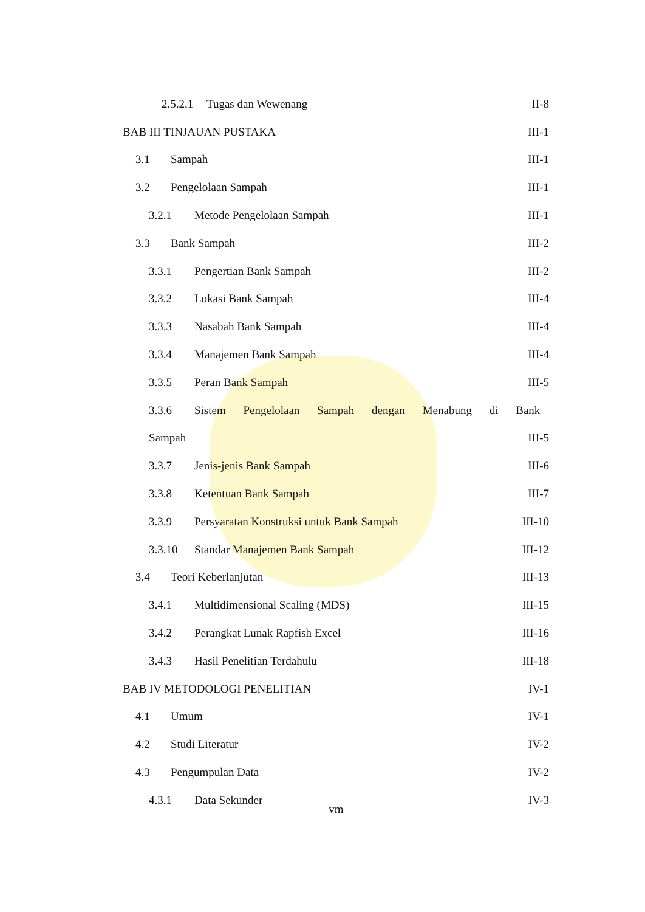2.5.2.1 Tugas dan Wewenang II-8
BAB III TINJAUAN PUSTAKA III-1
3.1 Sampah III-1
3.2 Pengelolaan Sampah III-1
3.2.1 Metode Pengelolaan Sampah III-1
3.3 Bank Sampah III-2
3.3.1 Pengertian Bank Sampah III-2
3.3.2 Lokasi Bank Sampah III-4
3.3.3 Nasabah Bank Sampah III-4
3.3.4 Manajemen Bank Sampah III-4
3.3.5 Peran Bank Sampah III-5
3.3.6 Sistem Pengelolaan Sampah dengan Menabung di Bank
Sampah III-5
3.3.7 Jenis-jenis Bank Sampah III-6
3.3.8 Ketentuan Bank Sampah III-7
3.3.9 Persyaratan Konstruksi untuk Bank Sampah III-10
3.3.10 Standar Manajemen Bank Sampah III-12
3.4 Teori Keberlanjutan III-13
3.4.1 Multidimensional Scaling (MDS) III-15
3.4.2 Perangkat Lunak Rapfish Excel III-16
3.4.3 Hasil Penelitian Terdahulu III-18
BAB IV METODOLOGI PENELITIAN IV-1
4.1 Umum IV-1
4.2 Studi Literatur IV-2
4.3 Pengumpulan Data IV-2
4.3.1 Data Sekunder IV-3
vm